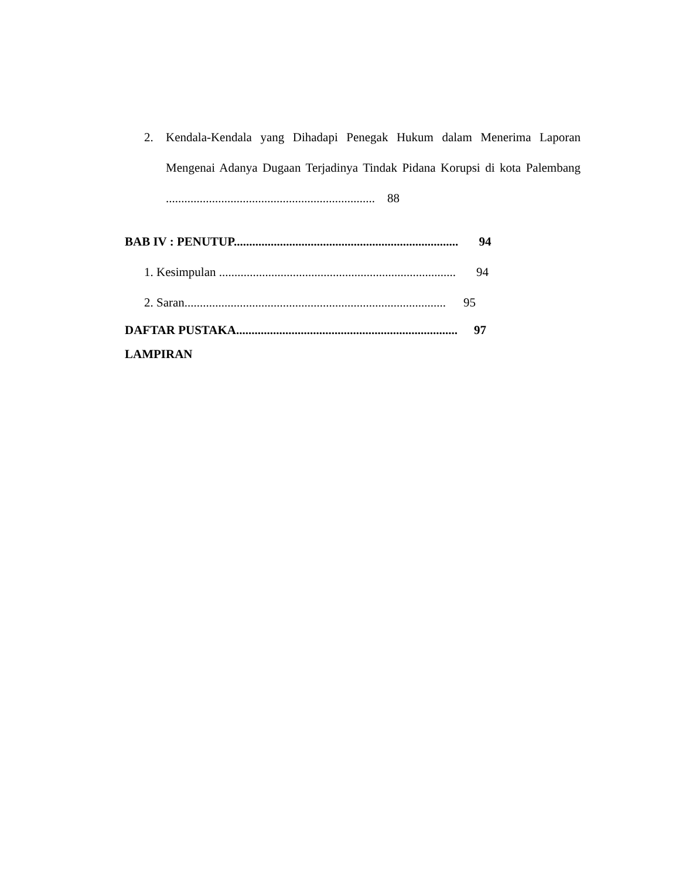2. Kendala-Kendala yang Dihadapi Penegak Hukum dalam Menerima Laporan Mengenai Adanya Dugaan Terjadinya Tindak Pidana Korupsi di kota Palembang .................................................................... 88
BAB IV : PENUTUP......................................................................... 94
1. Kesimpulan ............................................................................. 94
2. Saran..................................................................................... 95
DAFTAR PUSTAKA........................................................................ 97
LAMPIRAN